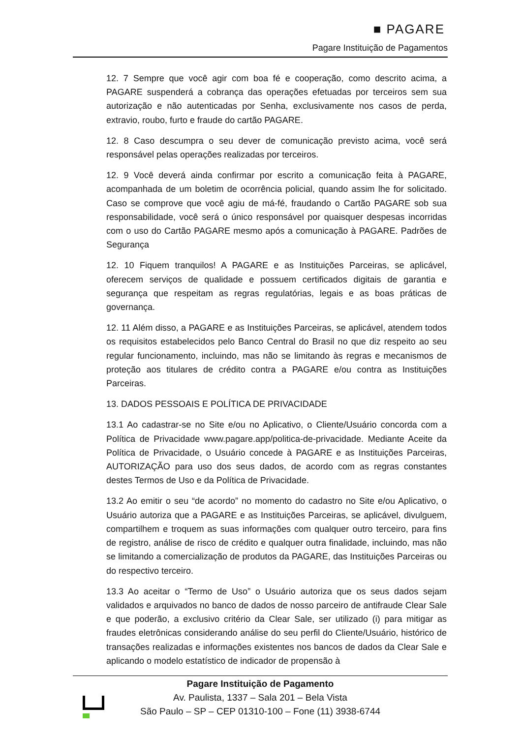■ PAGARE
Pagare Instituição de Pagamentos
12. 7 Sempre que você agir com boa fé e cooperação, como descrito acima, a PAGARE suspenderá a cobrança das operações efetuadas por terceiros sem sua autorização e não autenticadas por Senha, exclusivamente nos casos de perda, extravio, roubo, furto e fraude do cartão PAGARE.
12. 8 Caso descumpra o seu dever de comunicação previsto acima, você será responsável pelas operações realizadas por terceiros.
12. 9 Você deverá ainda confirmar por escrito a comunicação feita à PAGARE, acompanhada de um boletim de ocorrência policial, quando assim lhe for solicitado. Caso se comprove que você agiu de má-fé, fraudando o Cartão PAGARE sob sua responsabilidade, você será o único responsável por quaisquer despesas incorridas com o uso do Cartão PAGARE mesmo após a comunicação à PAGARE. Padrões de Segurança
12. 10 Fiquem tranquilos! A PAGARE e as Instituições Parceiras, se aplicável, oferecem serviços de qualidade e possuem certificados digitais de garantia e segurança que respeitam as regras regulatórias, legais e as boas práticas de governança.
12. 11 Além disso, a PAGARE e as Instituições Parceiras, se aplicável, atendem todos os requisitos estabelecidos pelo Banco Central do Brasil no que diz respeito ao seu regular funcionamento, incluindo, mas não se limitando às regras e mecanismos de proteção aos titulares de crédito contra a PAGARE e/ou contra as Instituições Parceiras.
13. DADOS PESSOAIS E POLÍTICA DE PRIVACIDADE
13.1 Ao cadastrar-se no Site e/ou no Aplicativo, o Cliente/Usuário concorda com a Política de Privacidade www.pagare.app/politica-de-privacidade. Mediante Aceite da Política de Privacidade, o Usuário concede à PAGARE e as Instituições Parceiras, AUTORIZAÇÃO para uso dos seus dados, de acordo com as regras constantes destes Termos de Uso e da Política de Privacidade.
13.2 Ao emitir o seu “de acordo” no momento do cadastro no Site e/ou Aplicativo, o Usuário autoriza que a PAGARE e as Instituições Parceiras, se aplicável, divulguem, compartilhem e troquem as suas informações com qualquer outro terceiro, para fins de registro, análise de risco de crédito e qualquer outra finalidade, incluindo, mas não se limitando a comercialização de produtos da PAGARE, das Instituições Parceiras ou do respectivo terceiro.
13.3 Ao aceitar o “Termo de Uso” o Usuário autoriza que os seus dados sejam validados e arquivados no banco de dados de nosso parceiro de antifraude Clear Sale e que poderão, a exclusivo critério da Clear Sale, ser utilizado (i) para mitigar as fraudes eletrônicas considerando análise do seu perfil do Cliente/Usuário, histórico de transações realizadas e informações existentes nos bancos de dados da Clear Sale e aplicando o modelo estatístico de indicador de propensão à
Pagare Instituição de Pagamento
Av. Paulista, 1337 – Sala 201 – Bela Vista
São Paulo – SP – CEP 01310-100 – Fone (11) 3938-6744